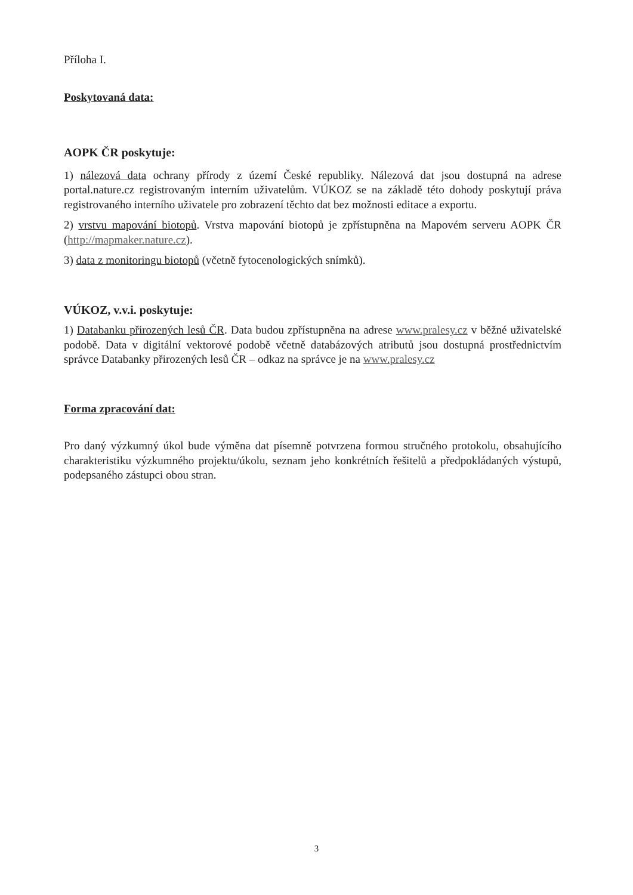Příloha I.
Poskytovaná data:
AOPK ČR poskytuje:
1) nálezová data ochrany přírody z území České republiky. Nálezová dat jsou dostupná na adrese portal.nature.cz registrovaným interním uživatelům. VÚKOZ se na základě této dohody poskytují práva registrovaného interního uživatele pro zobrazení těchto dat bez možnosti editace a exportu.
2) vrstvu mapování biotopů. Vrstva mapování biotopů je zpřístupněna na Mapovém serveru AOPK ČR (http://mapmaker.nature.cz).
3) data z monitoringu biotopů (včetně fytocenologických snímků).
VÚKOZ, v.v.i. poskytuje:
1) Databanku přirozených lesů ČR. Data budou zpřístupněna na adrese www.pralesy.cz v běžné uživatelské podobě. Data v digitální vektorové podobě včetně databázových atributů jsou dostupná prostřednictvím správce Databanky přirozených lesů ČR – odkaz na správce je na www.pralesy.cz
Forma zpracování dat:
Pro daný výzkumný úkol bude výměna dat písemně potvrzena formou stručného protokolu, obsahujícího charakteristiku výzkumného projektu/úkolu, seznam jeho konkrétních řešitelů a předpokládaných výstupů, podepsaného zástupci obou stran.
3